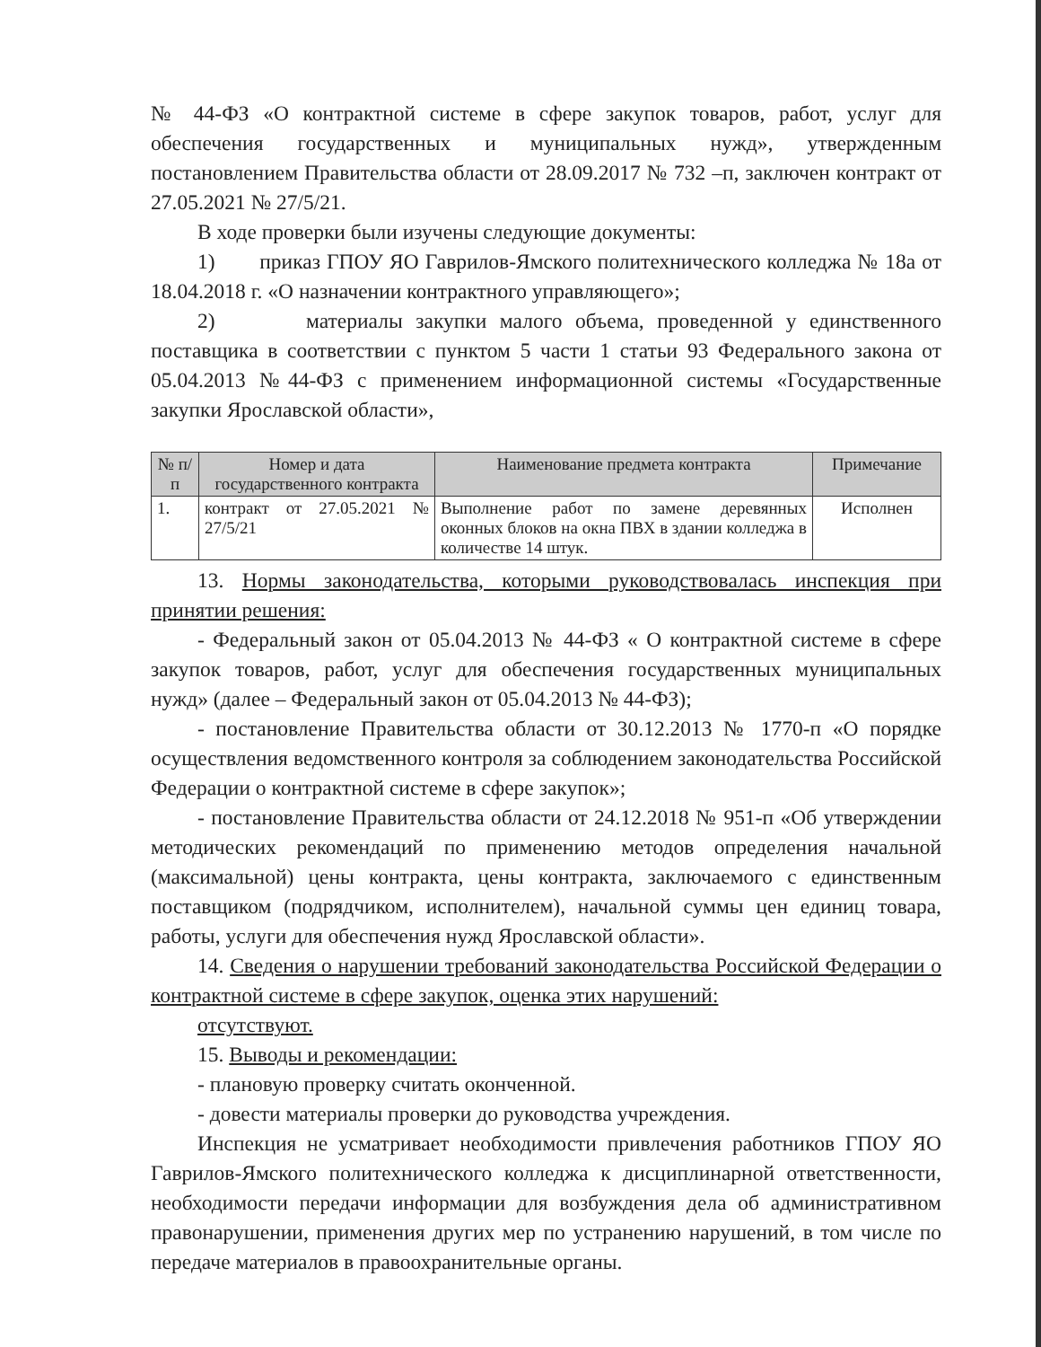№ 44-ФЗ «О контрактной системе в сфере закупок товаров, работ, услуг для обеспечения государственных и муниципальных нужд», утвержденным постановлением Правительства области от 28.09.2017 № 732 –п, заключен контракт от 27.05.2021 № 27/5/21.
В ходе проверки были изучены следующие документы:
1) приказ ГПОУ ЯО Гаврилов-Ямского политехнического колледжа № 18а от 18.04.2018 г. «О назначении контрактного управляющего»;
2) материалы закупки малого объема, проведенной у единственного поставщика в соответствии с пунктом 5 части 1 статьи 93 Федерального закона от 05.04.2013 №44-ФЗ с применением информационной системы «Государственные закупки Ярославской области»,
| № п/п | Номер и дата государственного контракта | Наименование предмета контракта | Примечание |
| --- | --- | --- | --- |
| 1. | контракт от 27.05.2021 № 27/5/21 | Выполнение работ по замене деревянных оконных блоков на окна ПВХ в здании колледжа в количестве 14 штук. | Исполнен |
13. Нормы законодательства, которыми руководствовалась инспекция при принятии решения:
- Федеральный закон от 05.04.2013 № 44-ФЗ « О контрактной системе в сфере закупок товаров, работ, услуг для обеспечения государственных муниципальных нужд» (далее – Федеральный закон от 05.04.2013 № 44-ФЗ);
- постановление Правительства области от 30.12.2013 № 1770-п «О порядке осуществления ведомственного контроля за соблюдением законодательства Российской Федерации о контрактной системе в сфере закупок»;
- постановление Правительства области от 24.12.2018 № 951-п «Об утверждении методических рекомендаций по применению методов определения начальной (максимальной) цены контракта, цены контракта, заключаемого с единственным поставщиком (подрядчиком, исполнителем), начальной суммы цен единиц товара, работы, услуги для обеспечения нужд Ярославской области».
14. Сведения о нарушении требований законодательства Российской Федерации о контрактной системе в сфере закупок, оценка этих нарушений:
отсутствуют.
15. Выводы и рекомендации:
- плановую проверку считать оконченной.
- довести материалы проверки до руководства учреждения.
Инспекция не усматривает необходимости привлечения работников ГПОУ ЯО Гаврилов-Ямского политехнического колледжа к дисциплинарной ответственности, необходимости передачи информации для возбуждения дела об административном правонарушении, применения других мер по устранению нарушений, в том числе по передаче материалов в правоохранительные органы.